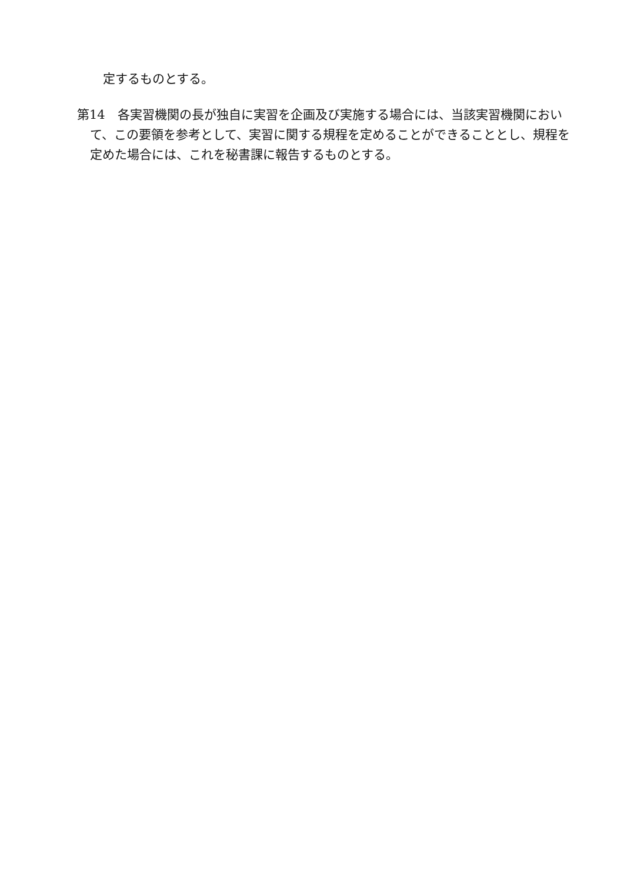定するものとする。
第14　各実習機関の長が独自に実習を企画及び実施する場合には、当該実習機関において、この要領を参考として、実習に関する規程を定めることができることとし、規程を定めた場合には、これを秘書課に報告するものとする。